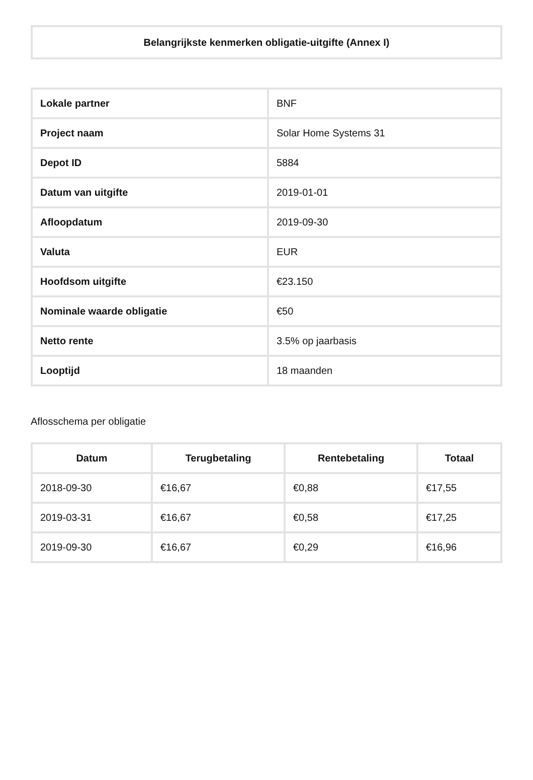Belangrijkste kenmerken obligatie-uitgifte (Annex I)
| Lokale partner | BNF |
| Project naam | Solar Home Systems 31 |
| Depot ID | 5884 |
| Datum van uitgifte | 2019-01-01 |
| Afloopdatum | 2019-09-30 |
| Valuta | EUR |
| Hoofdsom uitgifte | €23.150 |
| Nominale waarde obligatie | €50 |
| Netto rente | 3.5% op jaarbasis |
| Looptijd | 18 maanden |
Aflosschema per obligatie
| Datum | Terugbetaling | Rentebetaling | Totaal |
| --- | --- | --- | --- |
| 2018-09-30 | €16,67 | €0,88 | €17,55 |
| 2019-03-31 | €16,67 | €0,58 | €17,25 |
| 2019-09-30 | €16,67 | €0,29 | €16,96 |